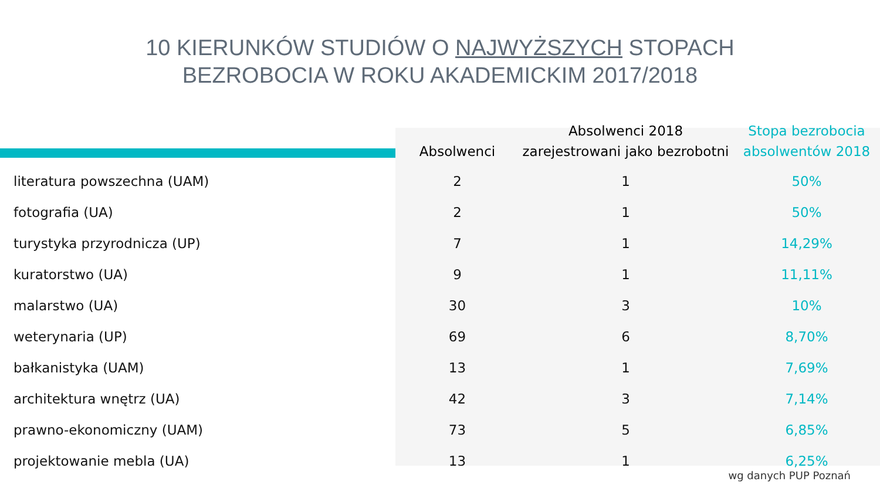10 KIERUNKÓW STUDIÓW O NAJWYŻSZYCH STOPACH
BEZROBOCIA W ROKU AKADEMICKIM 2017/2018
| | Absolwenci | Absolwenci 2018 zarejestrowani jako bezrobotni | Stopa bezrobocia absolwentów 2018 |
| --- | --- | --- | --- |
| literatura powszechna (UAM) | 2 | 1 | 50% |
| fotografia (UA) | 2 | 1 | 50% |
| turystyka przyrodnicza (UP) | 7 | 1 | 14,29% |
| kuratorstwo (UA) | 9 | 1 | 11,11% |
| malarstwo (UA) | 30 | 3 | 10% |
| weterynaria (UP) | 69 | 6 | 8,70% |
| bałkanistyka (UAM) | 13 | 1 | 7,69% |
| architektura wnętrz (UA) | 42 | 3 | 7,14% |
| prawno-ekonomiczny (UAM) | 73 | 5 | 6,85% |
| projektowanie mebla (UA) | 13 | 1 | 6,25% |
wg danych PUP Poznań